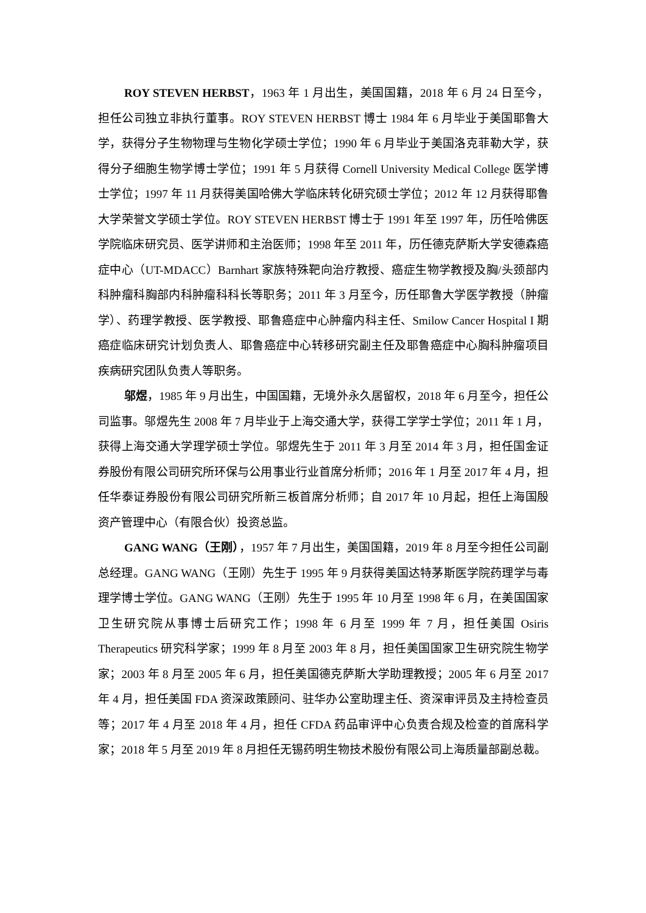ROY STEVEN HERBST，1963 年 1 月出生，美国国籍，2018 年 6 月 24 日至今，担任公司独立非执行董事。ROY STEVEN HERBST 博士 1984 年 6 月毕业于美国耶鲁大学，获得分子生物物理与生物化学硕士学位；1990 年 6 月毕业于美国洛克菲勒大学，获得分子细胞生物学博士学位；1991 年 5 月获得 Cornell University Medical College 医学博士学位；1997 年 11 月获得美国哈佛大学临床转化研究硕士学位；2012 年 12 月获得耶鲁大学荣誉文学硕士学位。ROY STEVEN HERBST 博士于 1991 年至 1997 年，历任哈佛医学院临床研究员、医学讲师和主治医师；1998 年至 2011 年，历任德克萨斯大学安德森癌症中心（UT-MDACC）Barnhart 家族特殊靶向治疗教授、癌症生物学教授及胸/头颈部内科肿瘤科胸部内科肿瘤科科长等职务；2011 年 3 月至今，历任耶鲁大学医学教授（肿瘤学）、药理学教授、医学教授、耶鲁癌症中心肿瘤内科主任、Smilow Cancer Hospital I 期癌症临床研究计划负责人、耶鲁癌症中心转移研究副主任及耶鲁癌症中心胸科肿瘤项目疾病研究团队负责人等职务。
邬煜，1985 年 9 月出生，中国国籍，无境外永久居留权，2018 年 6 月至今，担任公司监事。邬煜先生 2008 年 7 月毕业于上海交通大学，获得工学学士学位；2011 年 1 月，获得上海交通大学理学硕士学位。邬煜先生于 2011 年 3 月至 2014 年 3 月，担任国金证券股份有限公司研究所环保与公用事业行业首席分析师；2016 年 1 月至 2017 年 4 月，担任华泰证券股份有限公司研究所新三板首席分析师；自 2017 年 10 月起，担任上海国殷资产管理中心（有限合伙）投资总监。
GANG WANG（王刚），1957 年 7 月出生，美国国籍，2019 年 8 月至今担任公司副总经理。GANG WANG（王刚）先生于 1995 年 9 月获得美国达特茅斯医学院药理学与毒理学博士学位。GANG WANG（王刚）先生于 1995 年 10 月至 1998 年 6 月，在美国国家卫生研究院从事博士后研究工作；1998 年 6 月至 1999 年 7 月，担任美国 Osiris Therapeutics 研究科学家；1999 年 8 月至 2003 年 8 月，担任美国国家卫生研究院生物学家；2003 年 8 月至 2005 年 6 月，担任美国德克萨斯大学助理教授；2005 年 6 月至 2017 年 4 月，担任美国 FDA 资深政策顾问、驻华办公室助理主任、资深审评员及主持检查员等；2017 年 4 月至 2018 年 4 月，担任 CFDA 药品审评中心负责合规及检查的首席科学家；2018 年 5 月至 2019 年 8 月担任无锡药明生物技术股份有限公司上海质量部副总裁。